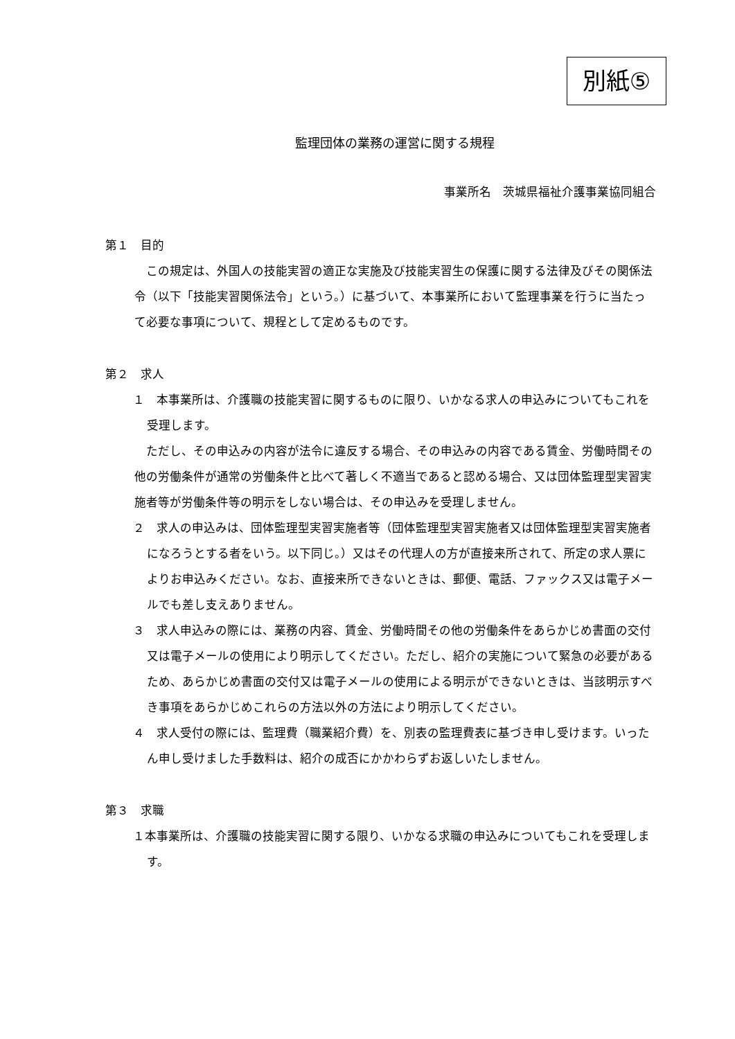別紙⑤
監理団体の業務の運営に関する規程
事業所名　茨城県福祉介護事業協同組合
第１　目的
　この規定は、外国人の技能実習の適正な実施及び技能実習生の保護に関する法律及びその関係法令（以下「技能実習関係法令」という。）に基づいて、本事業所において監理事業を行うに当たって必要な事項について、規程として定めるものです。
第２　求人
１　本事業所は、介護職の技能実習に関するものに限り、いかなる求人の申込みについてもこれを受理します。
　ただし、その申込みの内容が法令に違反する場合、その申込みの内容である賃金、労働時間その他の労働条件が通常の労働条件と比べて著しく不適当であると認める場合、又は団体監理型実習実施者等が労働条件等の明示をしない場合は、その申込みを受理しません。
２　求人の申込みは、団体監理型実習実施者等（団体監理型実習実施者又は団体監理型実習実施者になろうとする者をいう。以下同じ。）又はその代理人の方が直接来所されて、所定の求人票によりお申込みください。なお、直接来所できないときは、郵便、電話、ファックス又は電子メールでも差し支えありません。
３　求人申込みの際には、業務の内容、賃金、労働時間その他の労働条件をあらかじめ書面の交付又は電子メールの使用により明示してください。ただし、紹介の実施について緊急の必要があるため、あらかじめ書面の交付又は電子メールの使用による明示ができないときは、当該明示すべき事項をあらかじめこれらの方法以外の方法により明示してください。
４　求人受付の際には、監理費（職業紹介費）を、別表の監理費表に基づき申し受けます。いったん申し受けました手数料は、紹介の成否にかかわらずお返しいたしません。
第３　求職
１本事業所は、介護職の技能実習に関する限り、いかなる求職の申込みについてもこれを受理します。